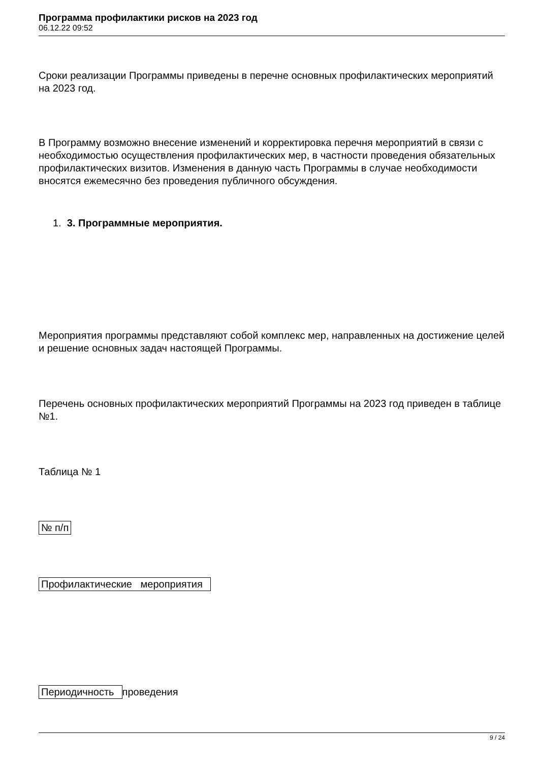Программа профилактики рисков на 2023 год
06.12.22 09:52
Сроки реализации Программы приведены в перечне основных профилактических мероприятий на 2023 год.
В Программу возможно внесение изменений и корректировка перечня мероприятий в связи с необходимостью осуществления профилактических мер, в частности проведения обязательных профилактических визитов. Изменения в данную часть Программы в случае необходимости вносятся ежемесячно без проведения публичного обсуждения.
1. 3. Программные мероприятия.
Мероприятия программы представляют собой комплекс мер, направленных на достижение целей и решение основных задач настоящей Программы.
Перечень основных профилактических мероприятий Программы на 2023 год приведен в таблице №1.
Таблица № 1
№ п/п
Профилактические мероприятия
Периодичность проведения
9 / 24